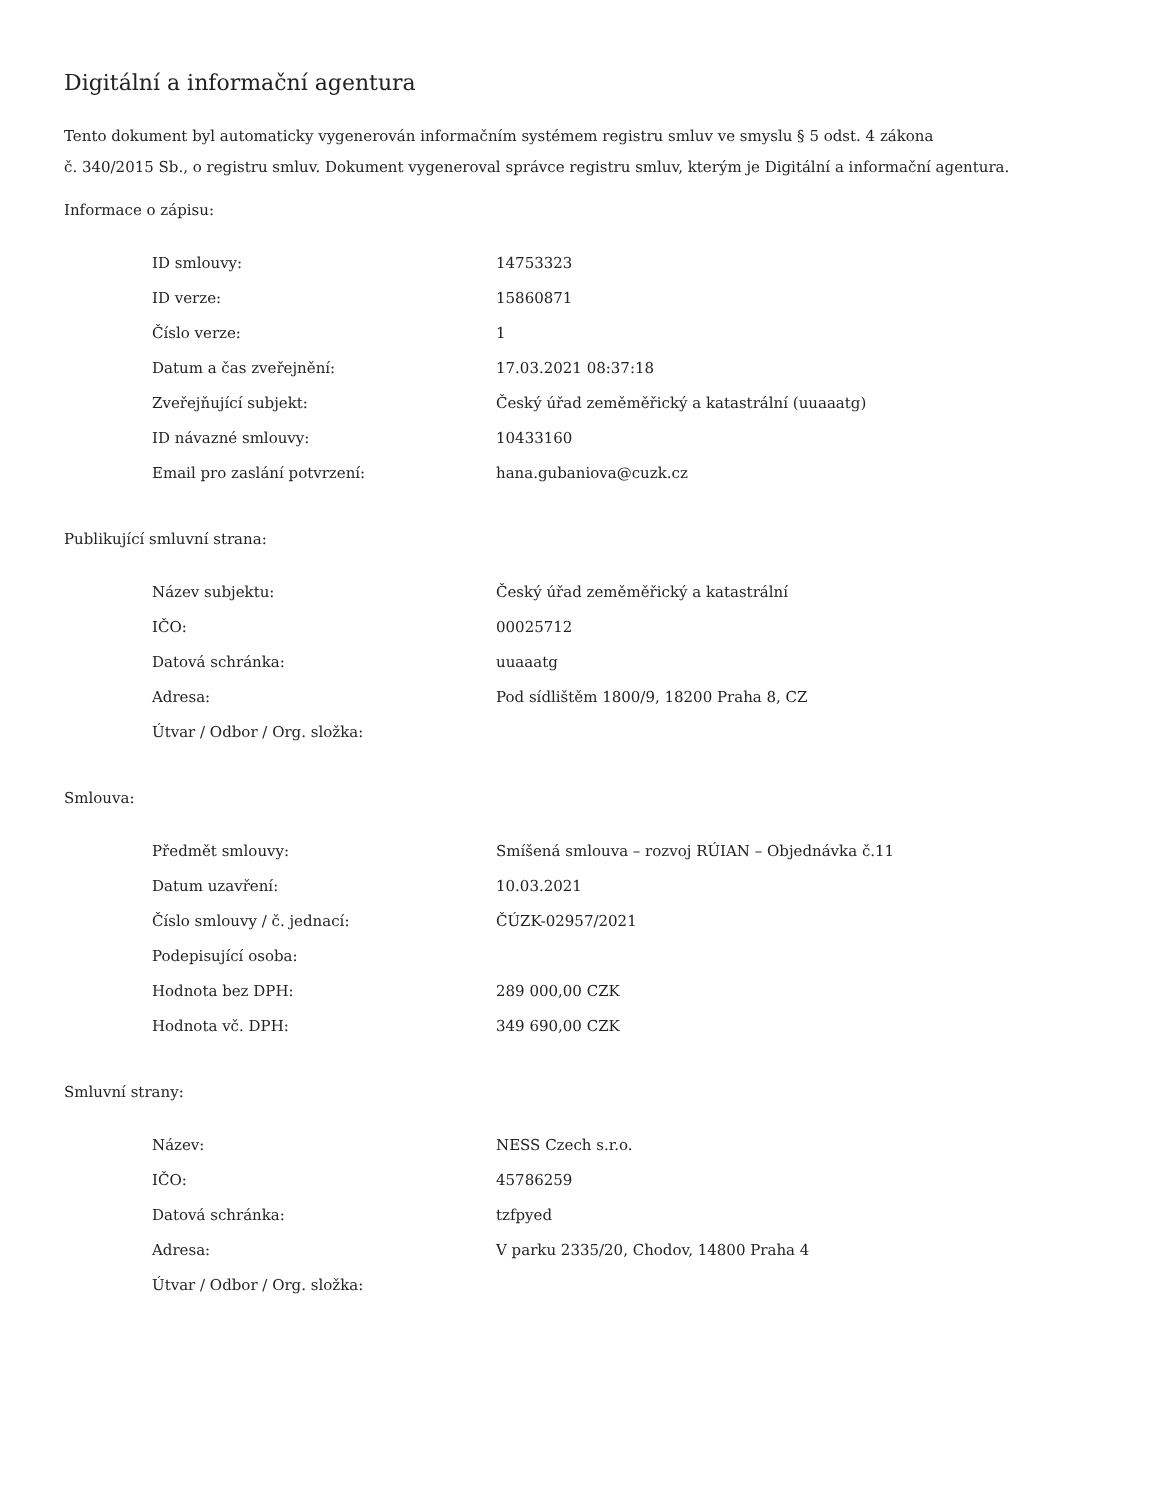Digitální a informační agentura
Tento dokument byl automaticky vygenerován informačním systémem registru smluv ve smyslu § 5 odst. 4 zákona
č. 340/2015 Sb., o registru smluv. Dokument vygeneroval správce registru smluv, kterým je Digitální a informační agentura.
Informace o zápisu:
| ID smlouvy: | 14753323 |
| ID verze: | 15860871 |
| Číslo verze: | 1 |
| Datum a čas zveřejnění: | 17.03.2021 08:37:18 |
| Zveřejňující subjekt: | Český úřad zeměměřický a katastrální (uuaaatg) |
| ID návazné smlouvy: | 10433160 |
| Email pro zaslání potvrzení: | hana.gubaniova@cuzk.cz |
Publikující smluvní strana:
| Název subjektu: | Český úřad zeměměřický a katastrální |
| IČO: | 00025712 |
| Datová schránka: | uuaaatg |
| Adresa: | Pod sídlištěm 1800/9, 18200 Praha 8, CZ |
| Útvar / Odbor / Org. složka: | |
Smlouva:
| Předmět smlouvy: | Smíšená smlouva – rozvoj RÚIAN – Objednávka č.11 |
| Datum uzavření: | 10.03.2021 |
| Číslo smlouvy / č. jednací: | ČÚZK-02957/2021 |
| Podepisující osoba: | |
| Hodnota bez DPH: | 289 000,00 CZK |
| Hodnota vč. DPH: | 349 690,00 CZK |
Smluvní strany:
| Název: | NESS Czech s.r.o. |
| IČO: | 45786259 |
| Datová schránka: | tzfpyed |
| Adresa: | V parku 2335/20, Chodov, 14800 Praha 4 |
| Útvar / Odbor / Org. složka: | |